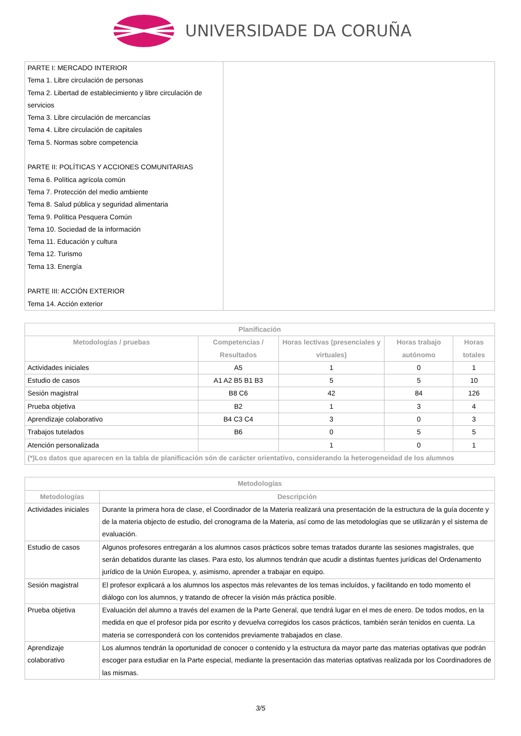UNIVERSIDADE DA CORUÑA
| PARTE I: MERCADO INTERIOR Tema 1. Libre circulación de personas Tema 2. Libertad de establecimiento y libre circulación de servicios Tema 3. Libre circulación de mercancías Tema 4. Libre circulación de capitales Tema 5. Normas sobre competencia PARTE II: POLÍTICAS Y ACCIONES COMUNITARIAS Tema 6. Política agrícola común Tema 7. Protección del medio ambiente Tema 8. Salud pública y seguridad alimentaria Tema 9. Política Pesquera Común Tema 10. Sociedad de la información Tema 11. Educación y cultura Tema 12. Turismo Tema 13. Energía PARTE III: ACCIÓN EXTERIOR Tema 14. Acción exterior | |
| Planificación | | | | |
| --- | --- | --- | --- | --- |
| Metodologías / pruebas | Competencias / Resultados | Horas lectivas (presenciales y virtuales) | Horas trabajo autónomo | Horas totales |
| Actividades iniciales | A5 | 1 | 0 | 1 |
| Estudio de casos | A1 A2 B5 B1 B3 | 5 | 5 | 10 |
| Sesión magistral | B8 C6 | 42 | 84 | 126 |
| Prueba objetiva | B2 | 1 | 3 | 4 |
| Aprendizaje colaborativo | B4 C3 C4 | 3 | 0 | 3 |
| Trabajos tutelados | B6 | 0 | 5 | 5 |
| Atención personalizada | | 1 | 0 | 1 |
| (*)Los datos que aparecen en la tabla de planificación són de carácter orientativo, considerando la heterogeneidad de los alumnos | | | | |
| Metodologías | |
| --- | --- |
| Metodologías | Descripción |
| Actividades iniciales | Durante la primera hora de clase, el Coordinador de la Materia realizará una presentación de la estructura de la guía docente y de la materia objecto de estudio, del cronograma de la Materia, así como de las metodologías que se utilizarán y el sistema de evaluación. |
| Estudio de casos | Algunos profesores entregarán a los alumnos casos prácticos sobre temas tratados durante las sesiones magistrales, que serán debatidos durante las clases. Para esto, los alumnos tendrán que acudir a distintas fuentes jurídicas del Ordenamento jurídico de la Unión Europea, y, asimismo, aprender a trabajar en equipo. |
| Sesión magistral | El profesor explicará a los alumnos los aspectos más relevantes de los temas incluídos, y facilitando en todo momento el diálogo con los alumnos, y tratando de ofrecer la visión más práctica posible. |
| Prueba objetiva | Evaluación del alumno a través del examen de la Parte General, que tendrá lugar en el mes de enero. De todos modos, en la medida en que el profesor pida por escrito y devuelva corregidos los casos prácticos, también serán tenidos en cuenta. La materia se corresponderá con los contenidos previamente trabajados en clase. |
| Aprendizaje colaborativo | Los alumnos tendrán la oportunidad de conocer o contenido y la estructura da mayor parte das materias optativas que podrán escoger para estudiar en la Parte especial, mediante la presentación das materias optativas realizada por los Coordinadores de las mismas. |
3/5